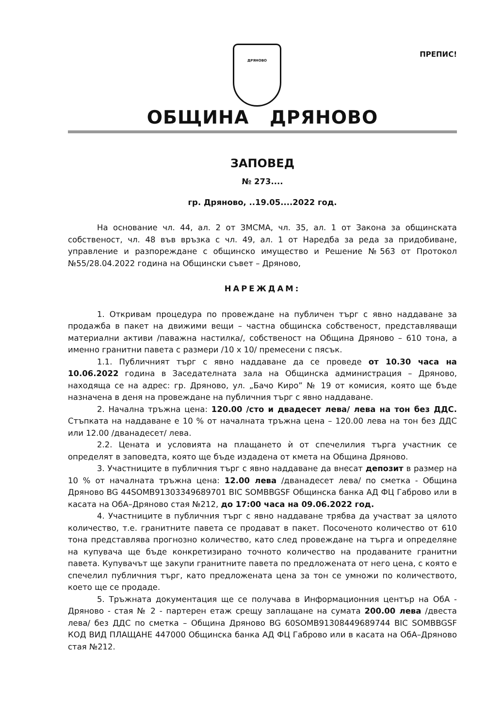ДРЯНОВО
ПРЕПИС!
ОБЩИНА ДРЯНОВО
ЗАПОВЕД
№ 273....
гр. Дряново, ..19.05....2022 год.
На основание чл. 44, ал. 2 от ЗМСМА, чл. 35, ал. 1 от Закона за общинската собственост, чл. 48 във връзка с чл. 49, ал. 1 от Наредба за реда за придобиване, управление и разпореждане с общинско имущество и Решение №563 от Протокол №55/28.04.2022 година на Общински съвет – Дряново,
НАРЕЖДАМ:
1. Откривам процедура по провеждане на публичен търг с явно наддаване за продажба в пакет на движими вещи – частна общинска собственост, представляващи материални активи /паважна настилка/, собственост на Община Дряново – 610 тона, а именно гранитни павета с размери /10 х 10/ премесени с пясък.
1.1. Публичният търг с явно наддаване да се проведе от 10.30 часа на 10.06.2022 година в Заседателната зала на Общинска администрация – Дряново, находяща се на адрес: гр. Дряново, ул. „Бачо Киро” № 19 от комисия, която ще бъде назначена в деня на провеждане на публичния търг с явно наддаване.
2. Начална тръжна цена: 120.00 /сто и двадесет лева/ лева на тон без ДДС. Стъпката на наддаване е 10 % от началната тръжна цена – 120.00 лева на тон без ДДС или 12.00 /дванадесет/ лева.
2.2. Цената и условията на плащането ѝ от спечелилия търга участник се определят в заповедта, която ще бъде издадена от кмета на Община Дряново.
3. Участниците в публичния търг с явно наддаване да внесат депозит в размер на 10 % от началната тръжна цена: 12.00 лева /дванадесет лева/ по сметка - Община Дряново BG 44SOMB91303349689701 BIC SOMBBGSF Общинска банка АД ФЦ Габрово или в касата на ОбА–Дряново стая №212, до 17:00 часа на 09.06.2022 год.
4. Участниците в публичния търг с явно наддаване трябва да участват за цялото количество, т.е. гранитните павета се продават в пакет. Посоченото количество от 610 тона представлява прогнозно количество, като след провеждане на търга и определяне на купувача ще бъде конкретизирано точното количество на продаваните гранитни павета. Купувачът ще закупи гранитните павета по предложената от него цена, с която е спечелил публичния търг, като предложената цена за тон се умножи по количеството, което ще се продаде.
5. Тръжната документация ще се получава в Информационния център на ОбА - Дряново - стая № 2 - партерен етаж срещу заплащане на сумата 200.00 лева /двеста лева/ без ДДС по сметка – Община Дряново BG 60SOMB91308449689744 BIC SOMBBGSF КОД ВИД ПЛАЩАНЕ 447000 Общинска банка АД ФЦ Габрово или в касата на ОбА–Дряново стая №212.